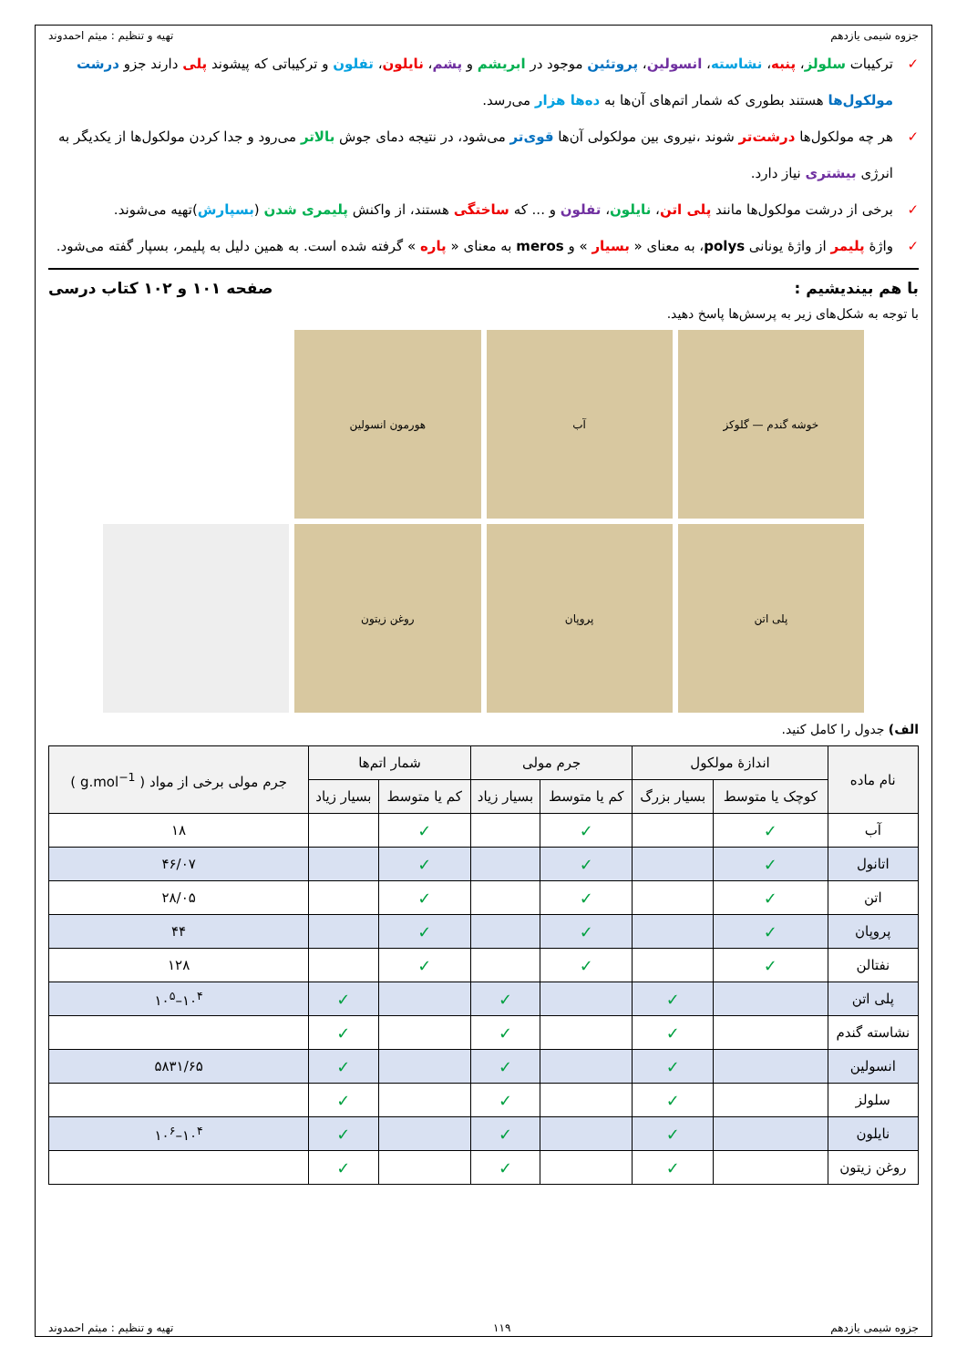جزوه شیمی یازدهم تهیه و تنظیم : میثم احمدوند
✓ ترکیبات سلولز، پنبه، نشاسته، انسولین، پروتئین موجود در ابریشم و پشم، نایلون، تفلون و ترکیباتی که پیشوند پلی دارند جزو درشت مولکول‌ها هستند بطوری که شمار اتم‌های آن‌ها به ده‌ها هزار می‌رسد.
✓ هر چه مولکول‌ها درشت‌تر شوند ،نیروی بین مولکولی آن‌ها قوی‌تر می‌شود، در نتیجه دمای جوش بالاتر می‌رود و جدا کردن مولکول‌ها از یکدیگر به انرژی بیشتری نیاز دارد.
✓ برخی از درشت مولکول‌ها مانند پلی اتن، نایلون، تفلون و ... که ساختگی هستند، از واکنش پلیمری شدن (بسپارش)تهیه می‌شوند.
✓ واژهٔ پلیمر از واژهٔ یونانی polys، به معنای « بسیار » و meros به معنای « پاره » گرفته شده است. به همین دلیل به پلیمر، بسپار گفته می‌شود.
با هم بیندیشیم : صفحه ۱۰۱ و ۱۰۲ کتاب درسی
با توجه به شکل‌های زیر به پرسش‌ها پاسخ دهید.
خوشه گندم — گلوکز
آب
هورمون انسولین
پلی اتن
پروپان
روغن زیتون
الف) جدول را کامل کنید.
| نام ماده | اندازهٔ مولکول | | جرم مولی | | شمار اتم‌ها | | جرم مولی برخی از مواد ( g.mol<sup>−1</sup> ) |
| --- | --- | --- | --- | --- | --- | --- | --- |
| | کوچک یا متوسط | بسیار بزرگ | کم یا متوسط | بسیار زیاد | کم یا متوسط | بسیار زیاد | |
| آب | ✓ | | ✓ | | ✓ | | ۱۸ |
| اتانول | ✓ | | ✓ | | ✓ | | ۴۶/۰۷ |
| اتن | ✓ | | ✓ | | ✓ | | ۲۸/۰۵ |
| پروپان | ✓ | | ✓ | | ✓ | | ۴۴ |
| نفتالن | ✓ | | ✓ | | ✓ | | ۱۲۸ |
| پلی اتن | | ✓ | | ✓ | | ✓ | ۱۰<sup>۴</sup>–۱۰<sup>۵</sup> |
| نشاسته گندم | | ✓ | | ✓ | | ✓ | |
| انسولین | | ✓ | | ✓ | | ✓ | ۵۸۳۱/۶۵ |
| سلولز | | ✓ | | ✓ | | ✓ | |
| نایلون | | ✓ | | ✓ | | ✓ | ۱۰<sup>۴</sup>–۱۰<sup>۶</sup> |
| روغن زیتون | | ✓ | | ✓ | | ✓ | |
جزوه شیمی یازدهم ۱۱۹ تهیه و تنظیم : میثم احمدوند